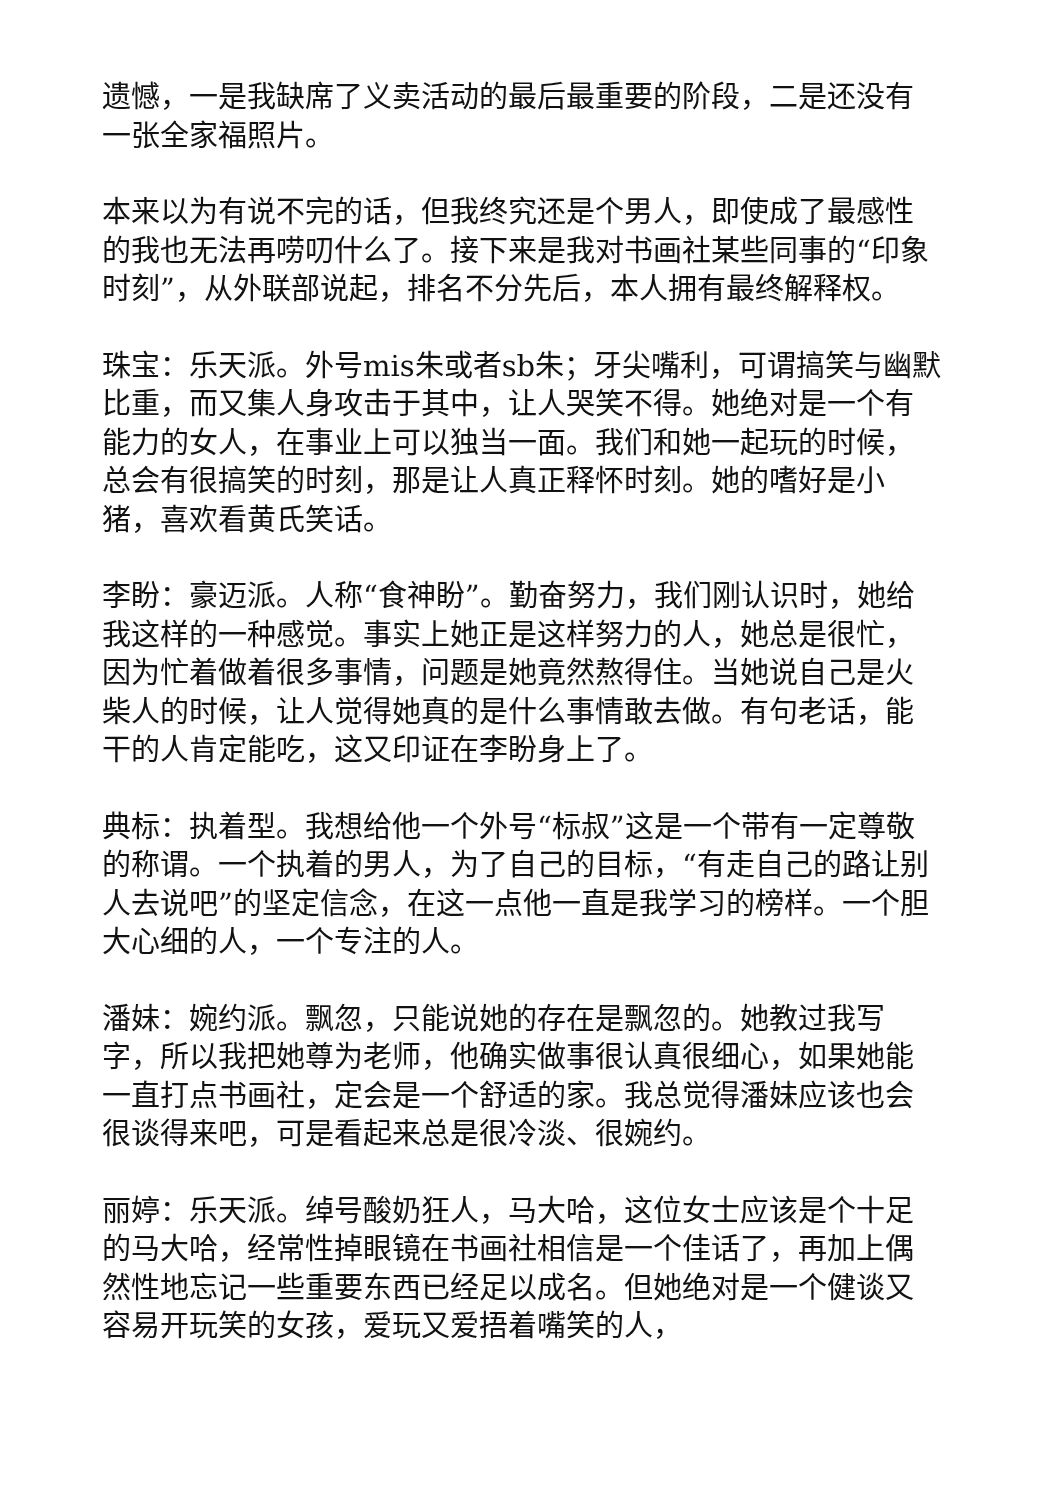遗憾，一是我缺席了义卖活动的最后最重要的阶段，二是还没有一张全家福照片。
本来以为有说不完的话，但我终究还是个男人，即使成了最感性的我也无法再唠叨什么了。接下来是我对书画社某些同事的“印象时刻”，从外联部说起，排名不分先后，本人拥有最终解释权。
珠宝：乐天派。外号mis朱或者sb朱；牙尖嘴利，可谓搞笑与幽默比重，而又集人身攻击于其中，让人哭笑不得。她绝对是一个有能力的女人，在事业上可以独当一面。我们和她一起玩的时候，总会有很搞笑的时刻，那是让人真正释怀时刻。她的嗜好是小猪，喜欢看黄氏笑话。
李盼：豪迈派。人称“食神盼”。勤奋努力，我们刚认识时，她给我这样的一种感觉。事实上她正是这样努力的人，她总是很忙，因为忙着做着很多事情，问题是她竟然熬得住。当她说自己是火柴人的时候，让人觉得她真的是什么事情敢去做。有句老话，能干的人肯定能吃，这又印证在李盼身上了。
典标：执着型。我想给他一个外号“标叔”这是一个带有一定尊敬的称谓。一个执着的男人，为了自己的目标，“有走自己的路让别人去说吧”的坚定信念，在这一点他一直是我学习的榜样。一个胆大心细的人，一个专注的人。
潘妹：婉约派。飘忽，只能说她的存在是飘忽的。她教过我写字，所以我把她尊为老师，他确实做事很认真很细心，如果她能一直打点书画社，定会是一个舒适的家。我总觉得潘妹应该也会很谈得来吧，可是看起来总是很冷淡、很婉约。
丽婷：乐天派。绰号酸奶狂人，马大哈，这位女士应该是个十足的马大哈，经常性掉眼镜在书画社相信是一个佳话了，再加上偶然性地忘记一些重要东西已经足以成名。但她绝对是一个健谈又容易开玩笑的女孩，爱玩又爱捂着嘴笑的人，